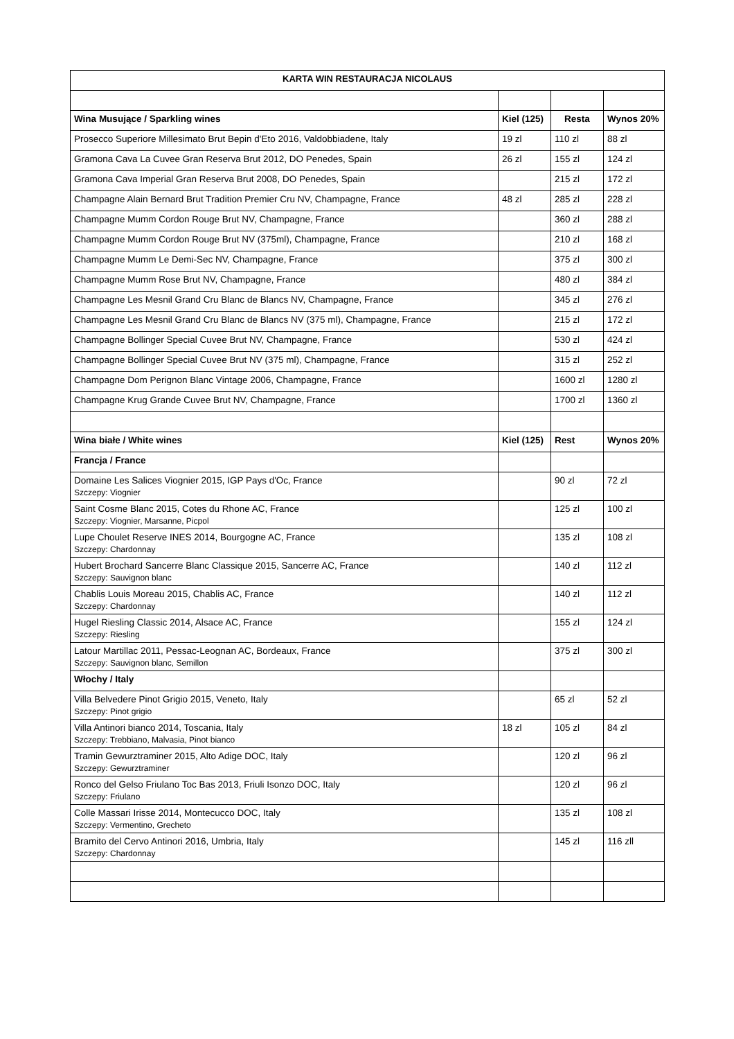| KARTA WIN RESTAURACJA NICOLAUS | | | |
| Wina Musujące / Sparkling wines | Kiel (125) | Resta | Wynos 20% |
| Prosecco Superiore Millesimato Brut Bepin d'Eto 2016, Valdobbiadene, Italy | 19 zl | 110 zl | 88 zl |
| Gramona Cava La Cuvee Gran Reserva Brut 2012, DO Penedes, Spain | 26 zl | 155 zl | 124 zl |
| Gramona Cava Imperial Gran Reserva Brut 2008, DO Penedes, Spain | | 215 zl | 172 zl |
| Champagne Alain Bernard Brut Tradition Premier Cru NV, Champagne, France | 48 zl | 285 zl | 228 zl |
| Champagne Mumm Cordon Rouge Brut NV, Champagne, France | | 360 zl | 288 zl |
| Champagne Mumm Cordon Rouge Brut NV (375ml), Champagne, France | | 210 zl | 168 zl |
| Champagne Mumm Le Demi-Sec NV, Champagne, France | | 375 zl | 300 zl |
| Champagne Mumm Rose Brut NV, Champagne, France | | 480 zl | 384 zl |
| Champagne Les Mesnil Grand Cru Blanc de Blancs NV, Champagne, France | | 345 zl | 276 zl |
| Champagne Les Mesnil Grand Cru Blanc de Blancs NV (375 ml), Champagne, France | | 215 zl | 172 zl |
| Champagne Bollinger Special Cuvee Brut NV, Champagne, France | | 530 zl | 424 zl |
| Champagne Bollinger Special Cuvee Brut NV (375 ml), Champagne, France | | 315 zl | 252 zl |
| Champagne Dom Perignon Blanc Vintage 2006, Champagne, France | | 1600 zl | 1280 zl |
| Champagne Krug Grande Cuvee Brut NV, Champagne, France | | 1700 zl | 1360 zl |
| Wina białe / White wines | Kiel (125) | Rest | Wynos 20% |
| Francja / France | | | |
| Domaine Les Salices Viognier 2015, IGP Pays d'Oc, France Szczepy: Viognier | | 90 zl | 72 zl |
| Saint Cosme Blanc 2015, Cotes du Rhone AC, France Szczepy: Viognier, Marsanne, Picpol | | 125 zl | 100 zl |
| Lupe Choulet Reserve INES 2014, Bourgogne AC, France Szczepy: Chardonnay | | 135 zl | 108 zl |
| Hubert Brochard Sancerre Blanc Classique 2015, Sancerre AC, France Szczepy: Sauvignon blanc | | 140 zl | 112 zl |
| Chablis Louis Moreau 2015, Chablis AC, France Szczepy: Chardonnay | | 140 zl | 112 zl |
| Hugel Riesling Classic 2014, Alsace AC, France Szczepy: Riesling | | 155 zl | 124 zl |
| Latour Martillac 2011, Pessac-Leognan AC, Bordeaux, France Szczepy: Sauvignon blanc, Semillon | | 375 zl | 300 zl |
| Włochy / Italy | | | |
| Villa Belvedere Pinot Grigio 2015, Veneto, Italy Szczepy: Pinot grigio | | 65 zl | 52 zl |
| Villa Antinori bianco 2014, Toscania, Italy Szczepy: Trebbiano, Malvasia, Pinot bianco | 18 zl | 105 zl | 84 zl |
| Tramin Gewurztraminer 2015, Alto Adige DOC, Italy Szczepy: Gewurztraminer | | 120 zl | 96 zl |
| Ronco del Gelso Friulano Toc Bas 2013, Friuli Isonzo DOC, Italy Szczepy: Friulano | | 120 zl | 96 zl |
| Colle Massari Irisse 2014, Montecucco DOC, Italy Szczepy: Vermentino, Grecheto | | 135 zl | 108 zl |
| Bramito del Cervo Antinori 2016, Umbria, Italy Szczepy: Chardonnay | | 145 zl | 116 zll |